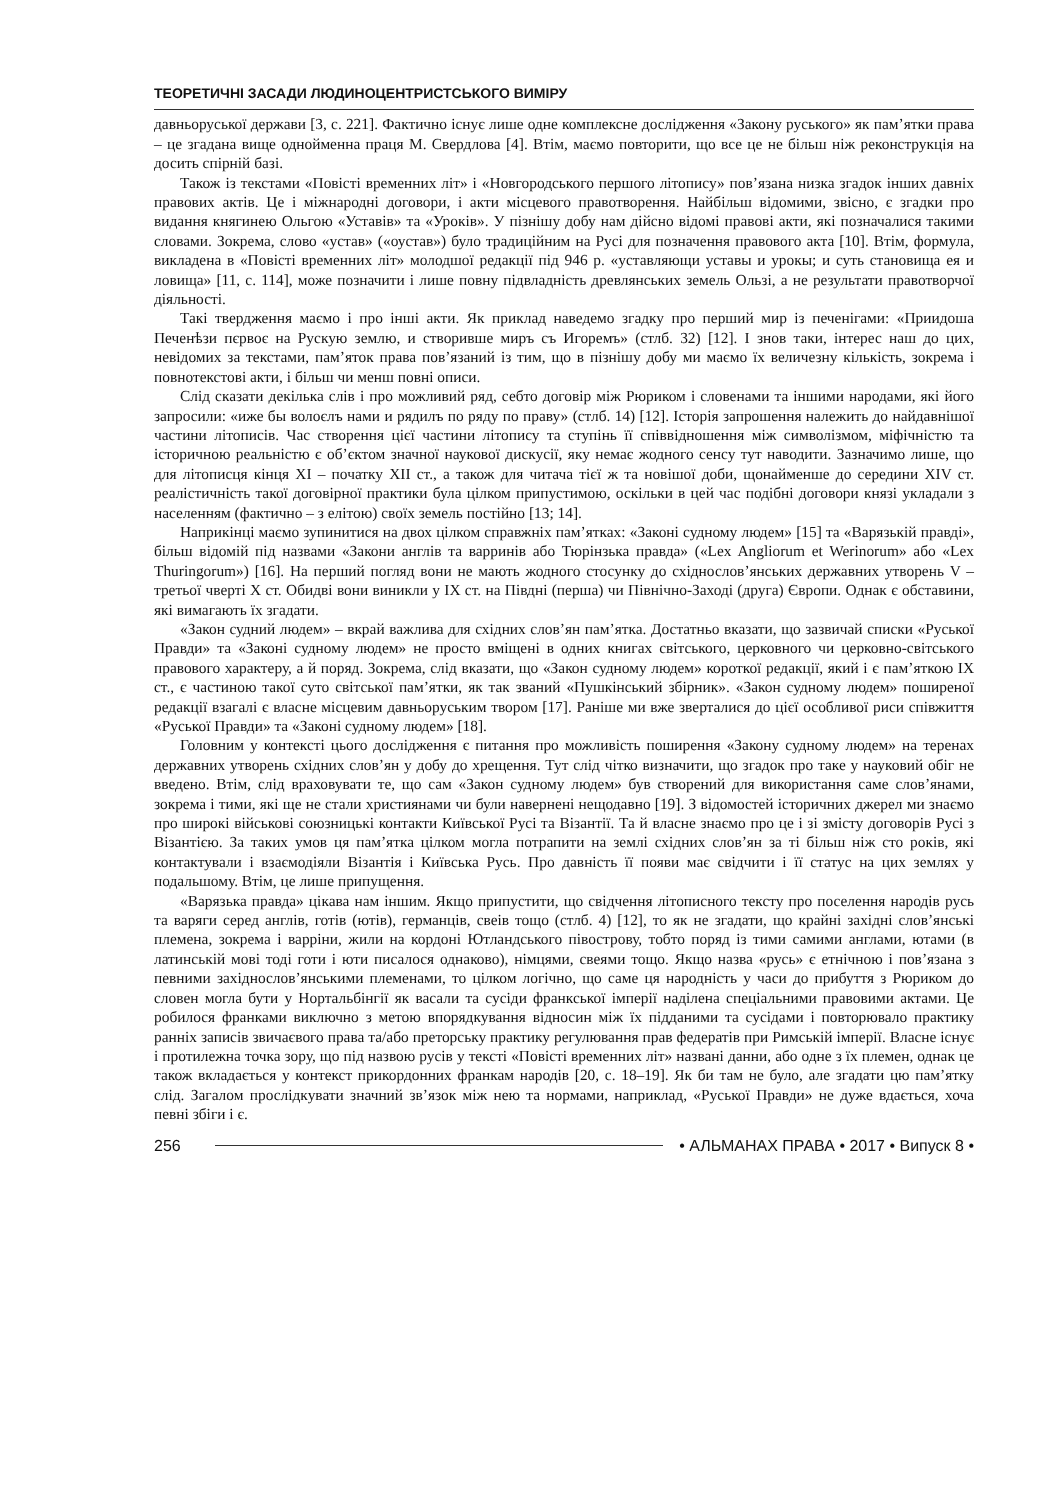ТЕОРЕТИЧНІ ЗАСАДИ ЛЮДИНОЦЕНТРИСТСЬКОГО ВИМІРУ
давньоруської держави [3, с. 221]. Фактично існує лише одне комплексне дослідження «Закону руського» як пам’ятки права – це згадана вище однойменна праця М. Свердлова [4]. Втім, маємо повторити, що все це не більш ніж реконструкція на досить спірній базі.
Також із текстами «Повісті временних літ» і «Новгородського першого літопису» пов’язана низка згадок інших давніх правових актів. Це і міжнародні договори, і акти місцевого правотворення. Найбільш відомими, звісно, є згадки про видання княгинею Ольгою «Уставів» та «Уроків». У пізнішу добу нам дійсно відомі правові акти, які позначалися такими словами. Зокрема, слово «устав» («оустав») було традиційним на Русі для позначення правового акта [10]. Втім, формула, викладена в «Повісті временних літ» молодшої редакції під 946 р. «уставляющи уставы и урокы; и суть становища ея и ловища» [11, с. 114], може позначити і лише повну підвладність древлянських земель Ользі, а не результати правотворчої діяльності.
Такі твердження маємо і про інші акти. Як приклад наведемо згадку про перший мир із печенігами: «Приидоша Печенѣзи пєрвоє на Рускую землю, и створивше миръ съ Игоремъ» (стлб. 32) [12]. І знов таки, інтерес наш до цих, невідомих за текстами, пам’яток права пов’язаний із тим, що в пізнішу добу ми маємо їх величезну кількість, зокрема і повнотекстові акти, і більш чи менш повні описи.
Слід сказати декілька слів і про можливий ряд, себто договір між Рюриком і словенами та іншими народами, які його запросили: «иже бы волоєлъ нами и рядилъ по ряду по праву» (стлб. 14) [12]. Історія запрошення належить до найдавнішої частини літописів. Час створення цієї частини літопису та ступінь її співвідношення між символізмом, міфічністю та історичною реальністю є об’єктом значної наукової дискусії, яку немає жодного сенсу тут наводити. Зазначимо лише, що для літописця кінця XI – початку XII ст., а також для читача тієї ж та новішої доби, щонайменше до середини XIV ст. реалістичність такої договірної практики була цілком припустимою, оскільки в цей час подібні договори князі укладали з населенням (фактично – з елітою) своїх земель постійно [13; 14].
Наприкінці маємо зупинитися на двох цілком справжніх пам’ятках: «Законі судному людем» [15] та «Варязькій правді», більш відомій під назвами «Закони англів та варринів або Тюрінзька правда» («Lex Angliorum et Werinorum» або «Lex Thuringorum») [16]. На перший погляд вони не мають жодного стосунку до східнослов’янських державних утворень V – третьої чверті X ст. Обидві вони виникли у IX ст. на Півдні (перша) чи Північно-Заході (друга) Європи. Однак є обставини, які вимагають їх згадати.
«Закон судний людем» – вкрай важлива для східних слов’ян пам’ятка. Достатньо вказати, що зазвичай списки «Руської Правди» та «Законі судному людем» не просто вміщені в одних книгах світського, церковного чи церковно-світського правового характеру, а й поряд. Зокрема, слід вказати, що «Закон судному людем» короткої редакції, який і є пам’яткою IX ст., є частиною такої суто світської пам’ятки, як так званий «Пушкінський збірник». «Закон судному людем» поширеної редакції взагалі є власне місцевим давньоруським твором [17]. Раніше ми вже зверталися до цієї особливої риси співжиття «Руської Правди» та «Законі судному людем» [18].
Головним у контексті цього дослідження є питання про можливість поширення «Закону судному людем» на теренах державних утворень східних слов’ян у добу до хрещення. Тут слід чітко визначити, що згадок про таке у науковий обіг не введено. Втім, слід враховувати те, що сам «Закон судному людем» був створений для використання саме слов’янами, зокрема і тими, які ще не стали християнами чи були навернені нещодавно [19]. З відомостей історичних джерел ми знаємо про широкі військові союзницькі контакти Київської Русі та Візантії. Та й власне знаємо про це і зі змісту договорів Русі з Візантією. За таких умов ця пам’ятка цілком могла потрапити на землі східних слов’ян за ті більш ніж сто років, які контактували і взаємодіяли Візантія і Київська Русь. Про давність її появи має свідчити і її статус на цих землях у подальшому. Втім, це лише припущення.
«Варязька правда» цікава нам іншим. Якщо припустити, що свідчення літописного тексту про поселення народів русь та варяги серед англів, готів (ютів), германців, свеів тощо (стлб. 4) [12], то як не згадати, що крайні західні слов’янські племена, зокрема і варріни, жили на кордоні Ютландського півострову, тобто поряд із тими самими англами, ютами (в латинській мові тоді готи і юти писалося однаково), німцями, свеями тощо. Якщо назва «русь» є етнічною і пов’язана з певними західнослов’янськими племенами, то цілком логічно, що саме ця народність у часи до прибуття з Рюриком до словен могла бути у Нортальбінгії як васали та сусіди франкської імперії наділена спеціальними правовими актами. Це робилося франками виключно з метою впорядкування відносин між їх підданими та сусідами і повторювало практику ранніх записів звичаєвого права та/або преторську практику регулювання прав федератів при Римській імперії. Власне існує і протилежна точка зору, що під назвою русів у тексті «Повісті временних літ» названі данни, або одне з їх племен, однак це також вкладається у контекст прикордонних франкам народів [20, с. 18–19]. Як би там не було, але згадати цю пам’ятку слід. Загалом прослідкувати значний зв’язок між нею та нормами, наприклад, «Руської Правди» не дуже вдається, хоча певні збіги і є.
256 • АЛЬМАНАХ ПРАВА • 2017 • Випуск 8 •